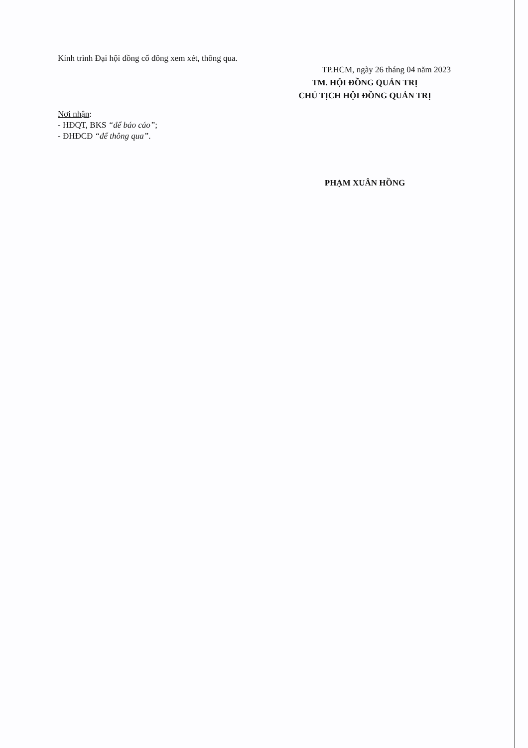Kính trình Đại hội đồng cổ đông xem xét, thông qua.
TP.HCM, ngày 26 tháng 04 năm 2023
TM. HỘI ĐỒNG QUẢN TRỊ
CHỦ TỊCH HỘI ĐỒNG QUẢN TRỊ
Nơi nhận:
- HĐQT, BKS “để báo cáo”;
- ĐHĐCĐ “để thông qua”.
PHẠM XUÂN HỒNG